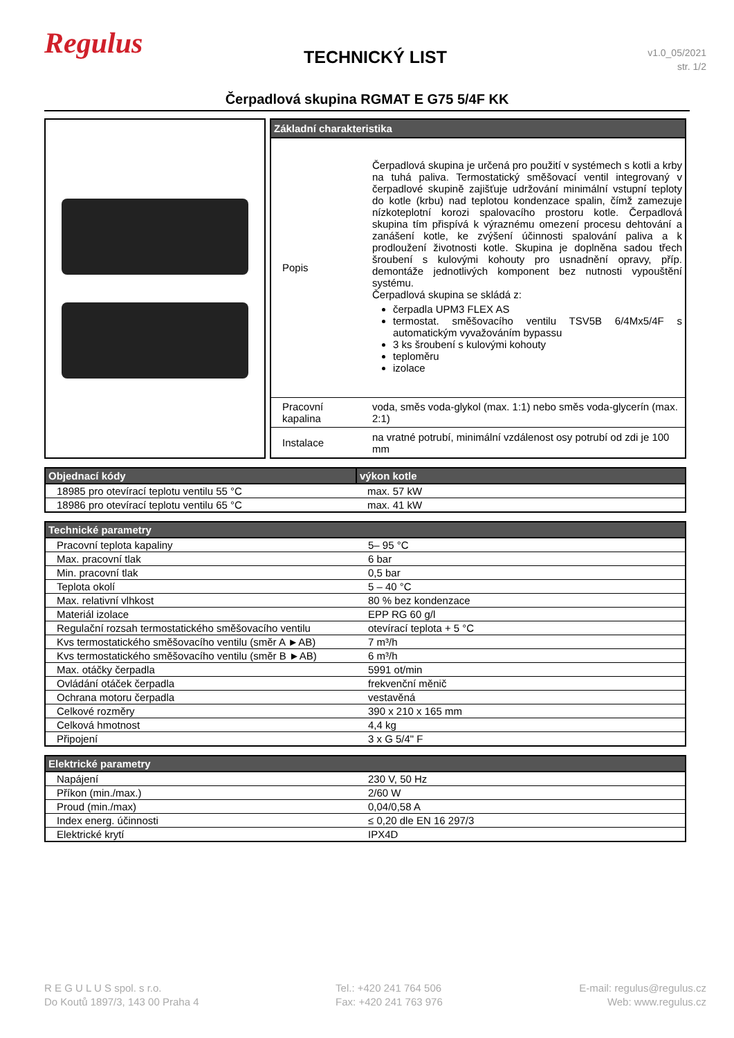Regulus
TECHNICKÝ LIST
v1.0_05/2021
str. 1/2
Čerpadlová skupina RGMAT E G75 5/4F KK
| Základní charakteristika | |
| --- | --- |
| Popis | Čerpadlová skupina je určená pro použití v systémech s kotli a krby na tuhá paliva. Termostatický směšovací ventil integrovaný v čerpadlové skupině zajišťuje udržování minimální vstupní teploty do kotle (krbu) nad teplotou kondenzace spalin, čímž zamezuje nízkoteplotní korozi spalovacího prostoru kotle. Čerpadlová skupina tím přispívá k výraznému omezení procesu dehtování a zanášení kotle, ke zvýšení účinnosti spalování paliva a k prodloužení životnosti kotle. Skupina je doplněna sadou třech šroubení s kulovými kohouty pro usnadnění opravy, příp. demontáže jednotlivých komponent bez nutnosti vypouštění systému. Čerpadlová skupina se skládá z: čerpadla UPM3 FLEX AS termostat. směšovacího ventilu TSV5B 6/4Mx5/4F s automatickým vyvažováním bypassu 3 ks šroubení s kulovými kohouty teploměru izolace |
| Pracovní kapalina | voda, směs voda-glykol (max. 1:1) nebo směs voda-glycerín (max. 2:1) |
| Instalace | na vratné potrubí, minimální vzdálenost osy potrubí od zdi je 100 mm |
| Objednací kódy | výkon kotle |
| --- | --- |
| 18985 pro otevírací teplotu ventilu 55 °C | max. 57 kW |
| 18986 pro otevírací teplotu ventilu 65 °C | max. 41 kW |
| Technické parametry | |
| --- | --- |
| Pracovní teplota kapaliny | 5– 95 °C |
| Max. pracovní tlak | 6 bar |
| Min. pracovní tlak | 0,5 bar |
| Teplota okolí | 5 – 40 °C |
| Max. relativní vlhkost | 80 % bez kondenzace |
| Materiál izolace | EPP RG 60 g/l |
| Regulační rozsah termostatického směšovacího ventilu | otevírací teplota + 5 °C |
| Kvs termostatického směšovacího ventilu (směr A ►AB) | 7 m³/h |
| Kvs termostatického směšovacího ventilu (směr B ►AB) | 6 m³/h |
| Max. otáčky čerpadla | 5991 ot/min |
| Ovládání otáček čerpadla | frekvenční měnič |
| Ochrana motoru čerpadla | vestavěná |
| Celkové rozměry | 390 x 210 x 165 mm |
| Celková hmotnost | 4,4 kg |
| Připojení | 3 x G 5/4" F |
| Elektrické parametry | |
| --- | --- |
| Napájení | 230 V, 50 Hz |
| Příkon (min./max.) | 2/60 W |
| Proud (min./max) | 0,04/0,58 A |
| Index energ. účinnosti | ≤ 0,20 dle EN 16 297/3 |
| Elektrické krytí | IPX4D |
R E G U L U S spol. s r.o.
Do Koutů 1897/3, 143 00 Praha 4
Tel.: +420 241 764 506
Fax: +420 241 763 976
E-mail: regulus@regulus.cz
Web: www.regulus.cz